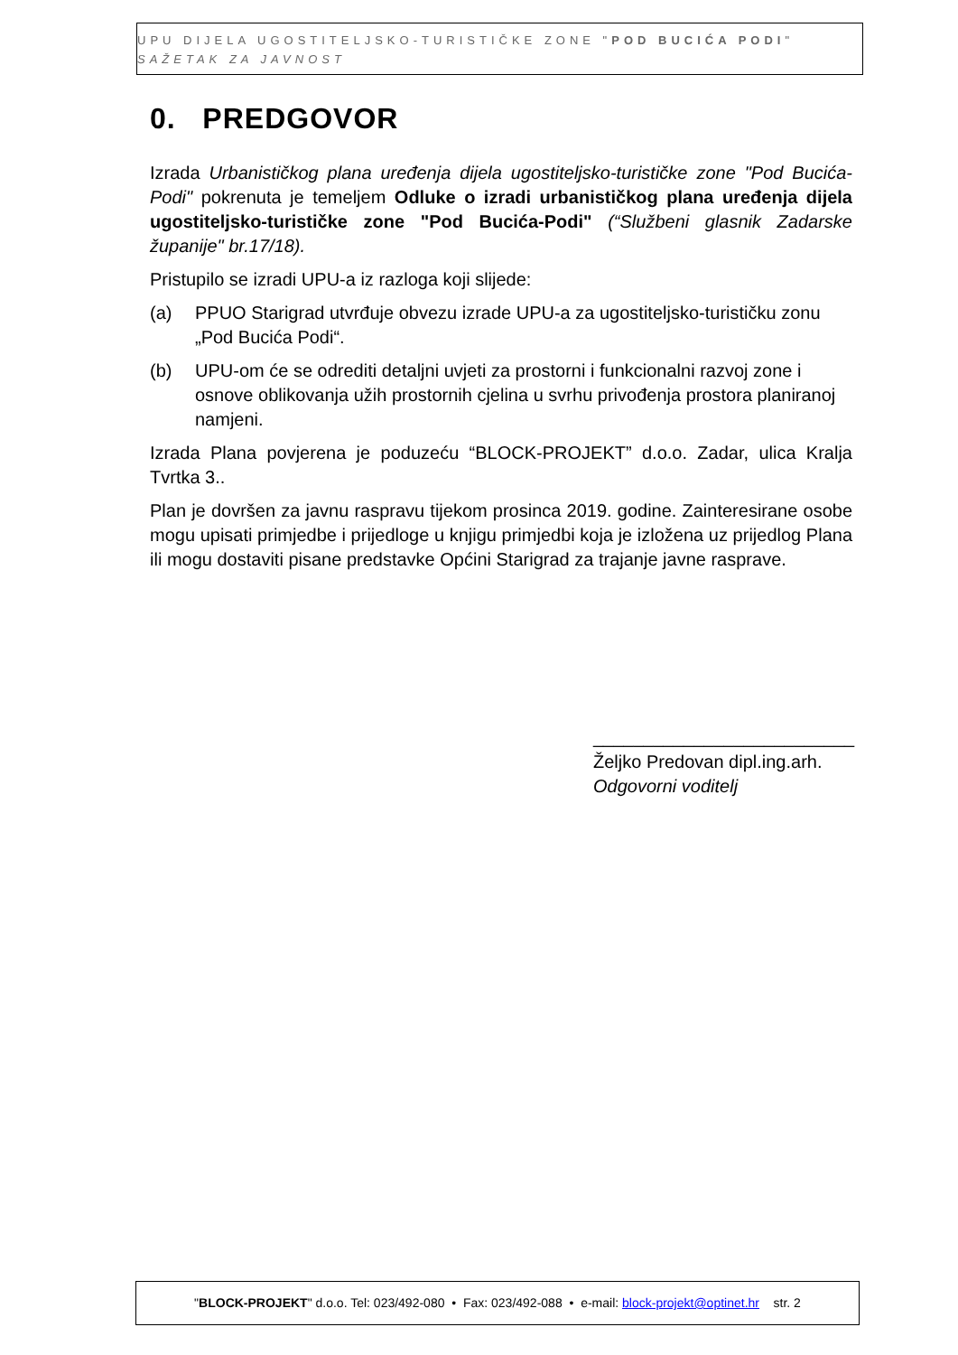UPU DIJELA UGOSTITELJSKO-TURISTIČKE ZONE "POD BUCIĆA PODI"
SAŽETAK ZA JAVNOST
0. PREDGOVOR
Izrada Urbanističkog plana uređenja dijela ugostiteljsko-turističke zone "Pod Bucića-Podi" pokrenuta je temeljem Odluke o izradi urbanističkog plana uređenja dijela ugostiteljsko-turističke zone "Pod Bucića-Podi" (“Službeni glasnik Zadarske županije" br.17/18).
Pristupilo se izradi UPU-a iz razloga koji slijede:
(a) PPUO Starigrad utvrđuje obvezu izrade UPU-a za ugostiteljsko-turističku zonu „Pod Bucića Podi“.
(b) UPU-om će se odrediti detaljni uvjeti za prostorni i funkcionalni razvoj zone i osnove oblikovanja užih prostornih cjelina u svrhu privođenja prostora planiranoj namjeni.
Izrada Plana povjerena je poduzeću “BLOCK-PROJEKT” d.o.o. Zadar, ulica Kralja Tvrtka 3..
Plan je dovršen za javnu raspravu tijekom prosinca 2019. godine. Zainteresirane osobe mogu upisati primjedbe i prijedloge u knjigu primjedbi koja je izložena uz prijedlog Plana ili mogu dostaviti pisane predstavke Općini Starigrad za trajanje javne rasprave.
__________________________
Željko Predovan dipl.ing.arh.
Odgovorni voditelj
"BLOCK-PROJEKT" d.o.o. Tel: 023/492-080 • Fax: 023/492-088 • e-mail: block-projekt@optinet.hr str. 2